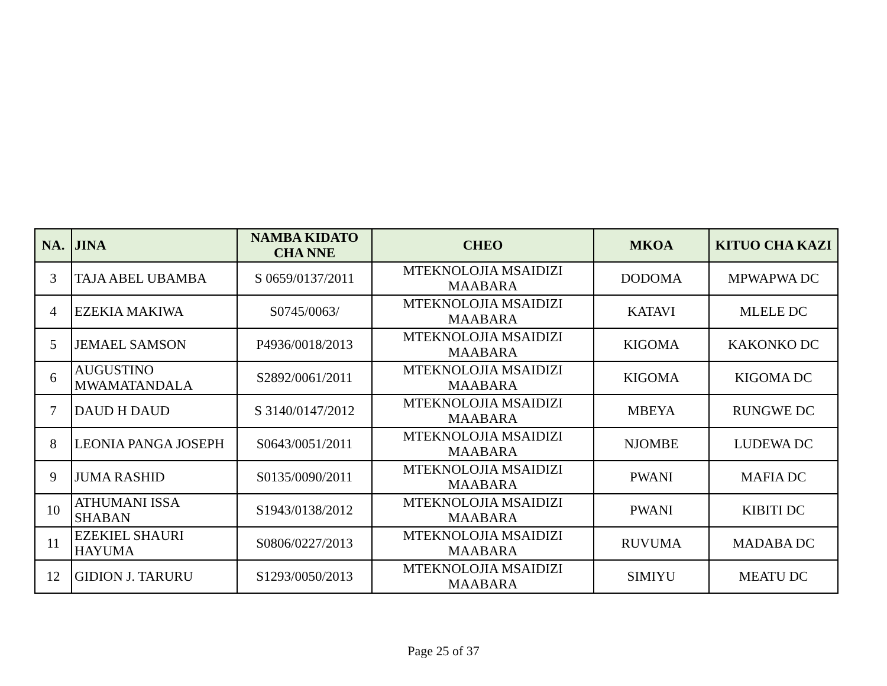| NA. | JINA | NAMBA KIDATO CHA NNE | CHEO | MKOA | KITUO CHA KAZI |
| --- | --- | --- | --- | --- | --- |
| 3 | TAJA ABEL UBAMBA | S 0659/0137/2011 | MTEKNOLOJIA MSAIDIZI MAABARA | DODOMA | MPWAPWA DC |
| 4 | EZEKIA MAKIWA | S0745/0063/ | MTEKNOLOJIA MSAIDIZI MAABARA | KATAVI | MLELE DC |
| 5 | JEMAEL SAMSON | P4936/0018/2013 | MTEKNOLOJIA MSAIDIZI MAABARA | KIGOMA | KAKONKO DC |
| 6 | AUGUSTINO MWAMATANDALA | S2892/0061/2011 | MTEKNOLOJIA MSAIDIZI MAABARA | KIGOMA | KIGOMA DC |
| 7 | DAUD H DAUD | S 3140/0147/2012 | MTEKNOLOJIA MSAIDIZI MAABARA | MBEYA | RUNGWE DC |
| 8 | LEONIA PANGA JOSEPH | S0643/0051/2011 | MTEKNOLOJIA MSAIDIZI MAABARA | NJOMBE | LUDEWA DC |
| 9 | JUMA RASHID | S0135/0090/2011 | MTEKNOLOJIA MSAIDIZI MAABARA | PWANI | MAFIA DC |
| 10 | ATHUMANI ISSA SHABAN | S1943/0138/2012 | MTEKNOLOJIA MSAIDIZI MAABARA | PWANI | KIBITI DC |
| 11 | EZEKIEL SHAURI HAYUMA | S0806/0227/2013 | MTEKNOLOJIA MSAIDIZI MAABARA | RUVUMA | MADABA DC |
| 12 | GIDION J. TARURU | S1293/0050/2013 | MTEKNOLOJIA MSAIDIZI MAABARA | SIMIYU | MEATU DC |
Page 25 of 37